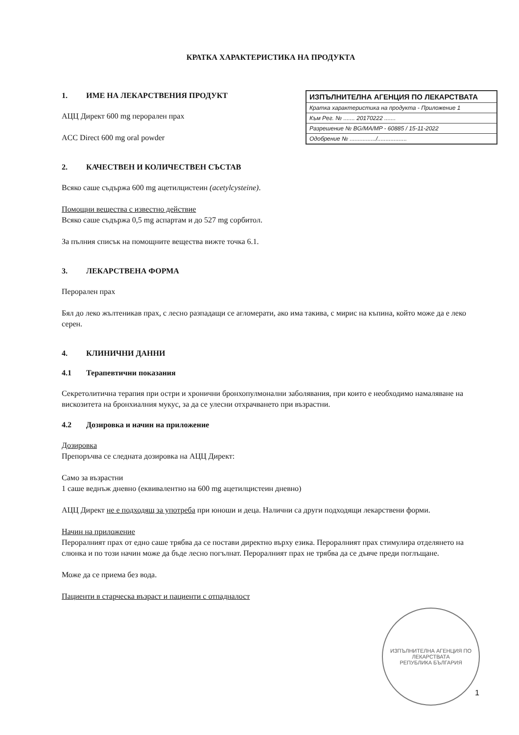КРАТКА ХАРАКТЕРИСТИКА НА ПРОДУКТА
1. ИМЕ НА ЛЕКАРСТВЕНИЯ ПРОДУКТ
АЦЦ Директ 600 mg перорален прах
ACC Direct 600 mg oral powder
2. КАЧЕСТВЕН И КОЛИЧЕСТВЕН СЪСТАВ
Всяко саше съдържа 600 mg ацетилцистеин (acetylcysteine).
Помощни вещества с известно действие
Всяко саше съдържа 0,5 mg аспартам и до 527 mg сорбитол.
За пълния списък на помощните вещества вижте точка 6.1.
3. ЛЕКАРСТВЕНА ФОРМА
Перорален прах
Бял до леко жълтеникав прах, с лесно разпадащи се агломерати, ако има такива, с мирис на къпина, който може да е леко серен.
4. КЛИНИЧНИ ДАННИ
4.1 Терапевтични показания
Секретолитична терапия при остри и хронични бронхопулмонални заболявания, при които е необходимо намаляване на вискозитета на бронхиалния мукус, за да се улесни отхрачването при възрастни.
4.2 Дозировка и начин на приложение
Дозировка
Препоръчва се следната дозировка на АЦЦ Директ:
Само за възрастни
1 саше веднъж дневно (еквивалентно на 600 mg ацетилцистеин дневно)
АЦЦ Директ не е подходящ за употреба при юноши и деца. Налични са други подходящи лекарствени форми.
Начин на приложение
Пероралният прах от едно саше трябва да се постави директно върху езика. Пероралният прах стимулира отделянето на слюнка и по този начин може да бъде лесно погълнат. Пероралният прах не трябва да се дъвче преди поглъщане.
Може да се приема без вода.
Пациенти в старческа възраст и пациенти с отпадналост
ИЗПЪЛНИТЕЛНА АГЕНЦИЯ ПО ЛЕКАРСТВАТА
Кратка характеристика на продукта - Приложение 1
Към Рег. № ....... 20170222 .......
Разрешение № BG/MA/MP - 60885 / 15-11-2022
Одобрение № ................/..................
ИЗПЪЛНИТЕЛНА АГЕНЦИЯ ПО ЛЕКАРСТВАТА
РЕПУБЛИКА БЪЛГАРИЯ
1